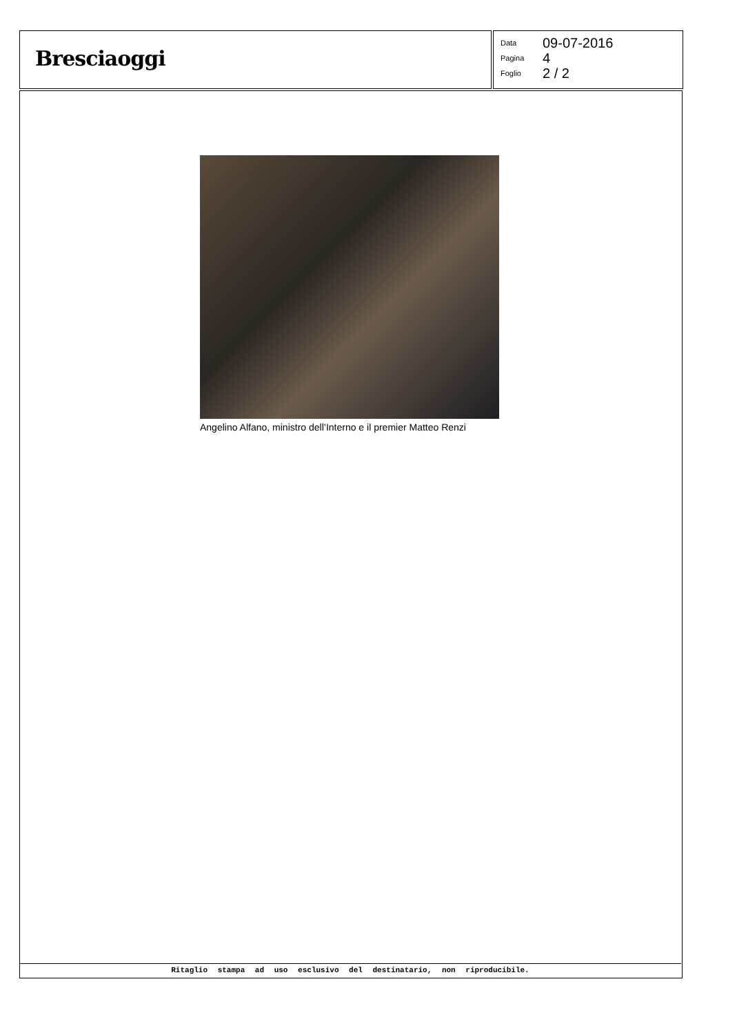Bresciaoggi
| Data | 09-07-2016 |
| Pagina | 4 |
| Foglio | 2 / 2 |
Angelino Alfano, ministro dell’Interno e il premier Matteo Renzi
Ritaglio stampa ad uso esclusivo del destinatario, non riproducibile.